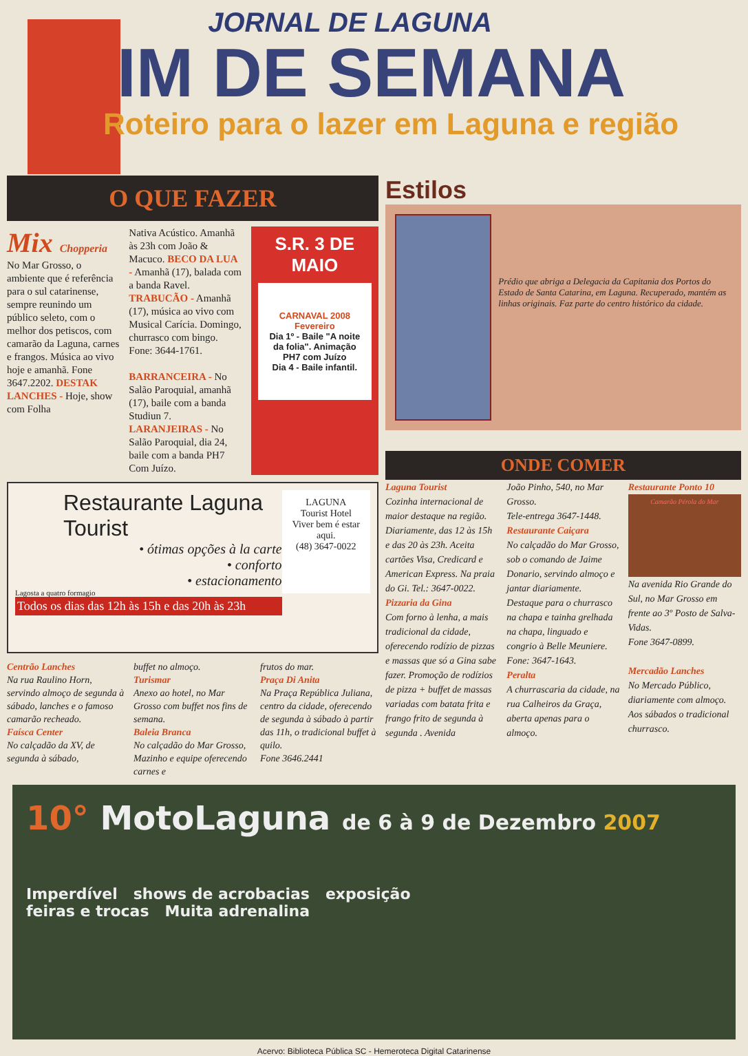JORNAL DE LAGUNA
IM DE SEMANA
Roteiro para o lazer em Laguna e região
O QUE FAZER
Mix Chopperia
No Mar Grosso, o ambiente que é referência para o sul catarinense, sempre reunindo um público seleto, com o melhor dos petiscos, com camarão da Laguna, carnes e frangos. Música ao vivo hoje e amanhã. Fone 3647.2202. DESTAK LANCHES - Hoje, show com Folha
Nativa Acústico. Amanhã às 23h com João & Macuco. BECO DA LUA - Amanhã (17), balada com a banda Ravel. TRABUCÃO - Amanhã (17), música ao vivo com Musical Carícia. Domingo, churrasco com bingo. Fone: 3644-1761.
BARRANCEIRA - No Salão Paroquial, amanhã (17), baile com a banda Studiun 7. LARANJEIRAS - No Salão Paroquial, dia 24, baile com a banda PH7 Com Juízo.
S.R. 3 DE MAIO
CARNAVAL 2008 Fevereiro
Dia 1º - Baile "A noite da folia". Animação PH7 com Juízo
Dia 4 - Baile infantil.
Estilos
Prédio que abriga a Delegacia da Capitania dos Portos do Estado de Santa Catarina, em Laguna. Recuperado, mantém as linhas originais. Faz parte do centro histórico da cidade.
Restaurante Laguna Tourist
• ótimas opções à la carte
• conforto
• estacionamento
Lagosta a quatro formagio
Todos os dias das 12h às 15h e das 20h às 23h
LAGUNA
Tourist Hotel
Viver bem é estar aqui.
(48) 3647-0022
Centrão Lanches
Na rua Raulino Horn, servindo almoço de segunda à sábado, lanches e o famoso camarão recheado.
Faísca Center
No calçadão da XV, de segunda à sábado,
buffet no almoço.
Turismar
Anexo ao hotel, no Mar Grosso com buffet nos fins de semana.
Baleia Branca
No calçadão do Mar Grosso, Mazinho e equipe oferecendo carnes e
frutos do mar.
Praça Di Anita
Na Praça República Juliana, centro da cidade, oferecendo de segunda à sábado à partir das 11h, o tradicional buffet à quilo.
Fone 3646.2441
ONDE COMER
Laguna Tourist
Cozinha internacional de maior destaque na região. Diariamente, das 12 às 15h e das 20 às 23h. Aceita cartões Visa, Credicard e American Express. Na praia do Gi. Tel.: 3647-0022.
Pizzaria da Gina
Com forno à lenha, a mais tradicional da cidade, oferecendo rodízio de pizzas e massas que só a Gina sabe fazer. Promoção de rodízios de pizza + buffet de massas variadas com batata frita e frango frito de segunda à segunda . Avenida
João Pinho, 540, no Mar Grosso.
Tele-entrega 3647-1448.
Restaurante Caiçara
No calçadão do Mar Grosso, sob o comando de Jaime Donario, servindo almoço e jantar diariamente. Destaque para o churrasco na chapa e tainha grelhada na chapa, linguado e congrio à Belle Meuniere.
Fone: 3647-1643.
Peralta
A churrascaria da cidade, na rua Calheiros da Graça, aberta apenas para o almoço.
Restaurante Ponto 10
Camarão Pérola do Mar
Na avenida Rio Grande do Sul, no Mar Grosso em frente ao 3º Posto de Salva-Vidas.
Fone 3647-0899.
Mercadão Lanches
No Mercado Público, diariamente com almoço. Aos sábados o tradicional churrasco.
10° MotoLaguna de 6 à 9 de Dezembro 2007
Imperdível shows de acrobacias exposição
feiras e trocas Muita adrenalina
Acervo: Biblioteca Pública SC - Hemeroteca Digital Catarinense